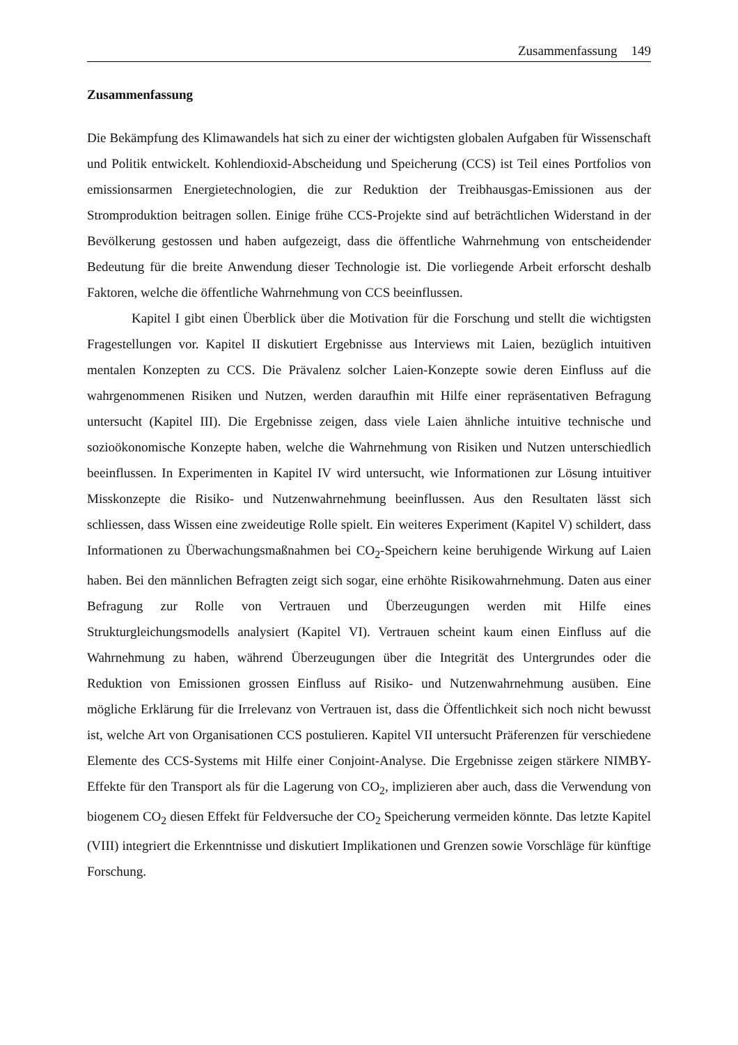Zusammenfassung 149
Zusammenfassung
Die Bekämpfung des Klimawandels hat sich zu einer der wichtigsten globalen Aufgaben für Wissenschaft und Politik entwickelt. Kohlendioxid-Abscheidung und Speicherung (CCS) ist Teil eines Portfolios von emissionsarmen Energietechnologien, die zur Reduktion der Treibhausgas-Emissionen aus der Stromproduktion beitragen sollen. Einige frühe CCS-Projekte sind auf beträchtlichen Widerstand in der Bevölkerung gestossen und haben aufgezeigt, dass die öffentliche Wahrnehmung von entscheidender Bedeutung für die breite Anwendung dieser Technologie ist. Die vorliegende Arbeit erforscht deshalb Faktoren, welche die öffentliche Wahrnehmung von CCS beeinflussen.
Kapitel I gibt einen Überblick über die Motivation für die Forschung und stellt die wichtigsten Fragestellungen vor. Kapitel II diskutiert Ergebnisse aus Interviews mit Laien, bezüglich intuitiven mentalen Konzepten zu CCS. Die Prävalenz solcher Laien-Konzepte sowie deren Einfluss auf die wahrgenommenen Risiken und Nutzen, werden daraufhin mit Hilfe einer repräsentativen Befragung untersucht (Kapitel III). Die Ergebnisse zeigen, dass viele Laien ähnliche intuitive technische und sozioökonomische Konzepte haben, welche die Wahrnehmung von Risiken und Nutzen unterschiedlich beeinflussen. In Experimenten in Kapitel IV wird untersucht, wie Informationen zur Lösung intuitiver Misskonzepte die Risiko- und Nutzenwahrnehmung beeinflussen. Aus den Resultaten lässt sich schliessen, dass Wissen eine zweideutige Rolle spielt. Ein weiteres Experiment (Kapitel V) schildert, dass Informationen zu Überwachungsmaßnahmen bei CO<sub>2</sub>-Speichern keine beruhigende Wirkung auf Laien haben. Bei den männlichen Befragten zeigt sich sogar, eine erhöhte Risikowahrnehmung. Daten aus einer Befragung zur Rolle von Vertrauen und Überzeugungen werden mit Hilfe eines Strukturgleichungsmodells analysiert (Kapitel VI). Vertrauen scheint kaum einen Einfluss auf die Wahrnehmung zu haben, während Überzeugungen über die Integrität des Untergrundes oder die Reduktion von Emissionen grossen Einfluss auf Risiko- und Nutzenwahrnehmung ausüben. Eine mögliche Erklärung für die Irrelevanz von Vertrauen ist, dass die Öffentlichkeit sich noch nicht bewusst ist, welche Art von Organisationen CCS postulieren. Kapitel VII untersucht Präferenzen für verschiedene Elemente des CCS-Systems mit Hilfe einer Conjoint-Analyse. Die Ergebnisse zeigen stärkere NIMBY-Effekte für den Transport als für die Lagerung von CO<sub>2</sub>, implizieren aber auch, dass die Verwendung von biogenem CO<sub>2</sub> diesen Effekt für Feldversuche der CO<sub>2</sub> Speicherung vermeiden könnte. Das letzte Kapitel (VIII) integriert die Erkenntnisse und diskutiert Implikationen und Grenzen sowie Vorschläge für künftige Forschung.